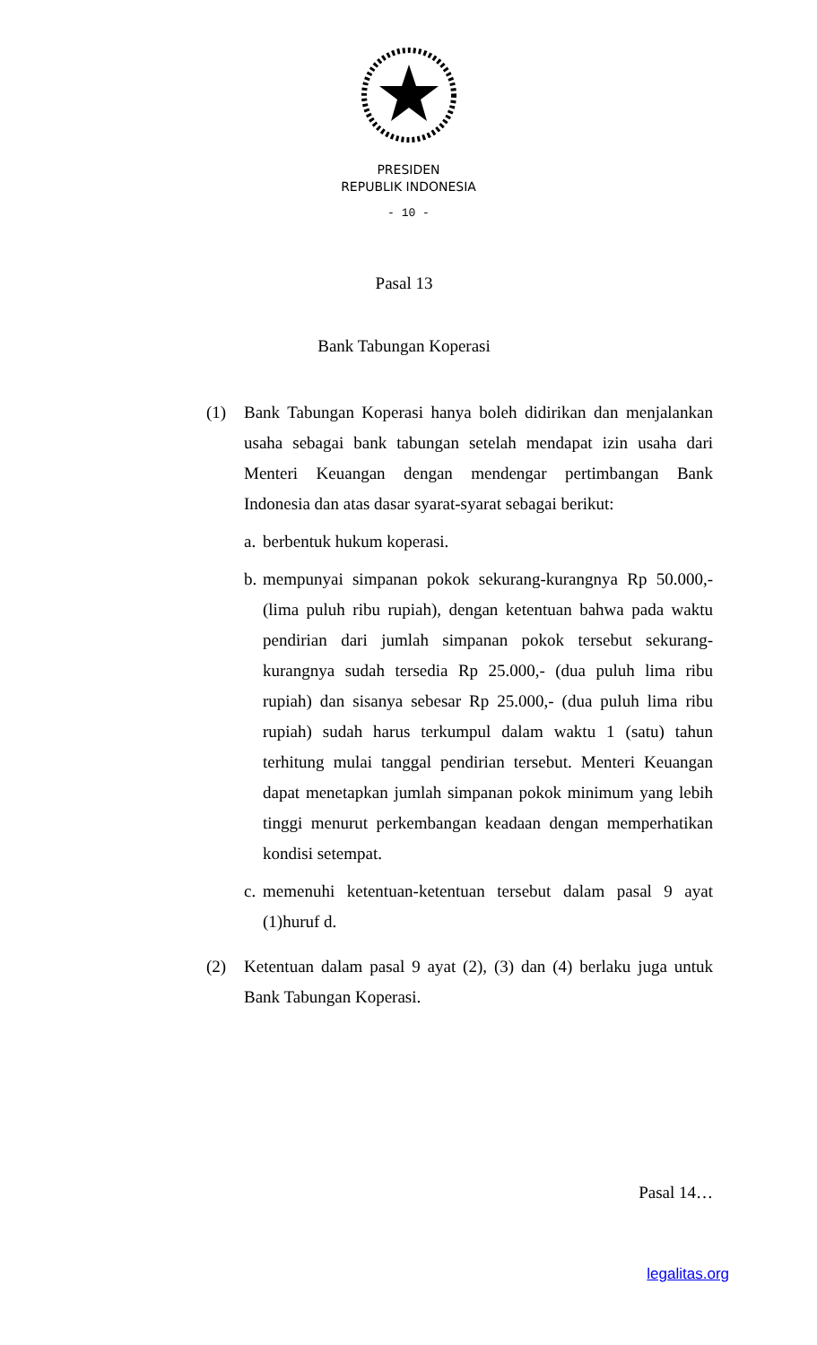PRESIDEN
REPUBLIK INDONESIA
- 10 -
Pasal 13
Bank Tabungan Koperasi
(1) Bank Tabungan Koperasi hanya boleh didirikan dan menjalankan usaha sebagai bank tabungan setelah mendapat izin usaha dari Menteri Keuangan dengan mendengar pertimbangan Bank Indonesia dan atas dasar syarat-syarat sebagai berikut:
a.
berbentuk hukum koperasi.
b.
mempunyai simpanan pokok sekurang-kurangnya Rp 50.000,- (lima puluh ribu rupiah), dengan ketentuan bahwa pada waktu pendirian dari jumlah simpanan pokok tersebut sekurang-kurangnya sudah tersedia Rp 25.000,- (dua puluh lima ribu rupiah) dan sisanya sebesar Rp 25.000,- (dua puluh lima ribu rupiah) sudah harus terkumpul dalam waktu 1 (satu) tahun terhitung mulai tanggal pendirian tersebut. Menteri Keuangan dapat menetapkan jumlah simpanan pokok minimum yang lebih tinggi menurut perkembangan keadaan dengan memperhatikan kondisi setempat.
c.
memenuhi ketentuan-ketentuan tersebut dalam pasal 9 ayat (1)huruf d.
(2) Ketentuan dalam pasal 9 ayat (2), (3) dan (4) berlaku juga untuk Bank Tabungan Koperasi.
Pasal 14…
legalitas.org